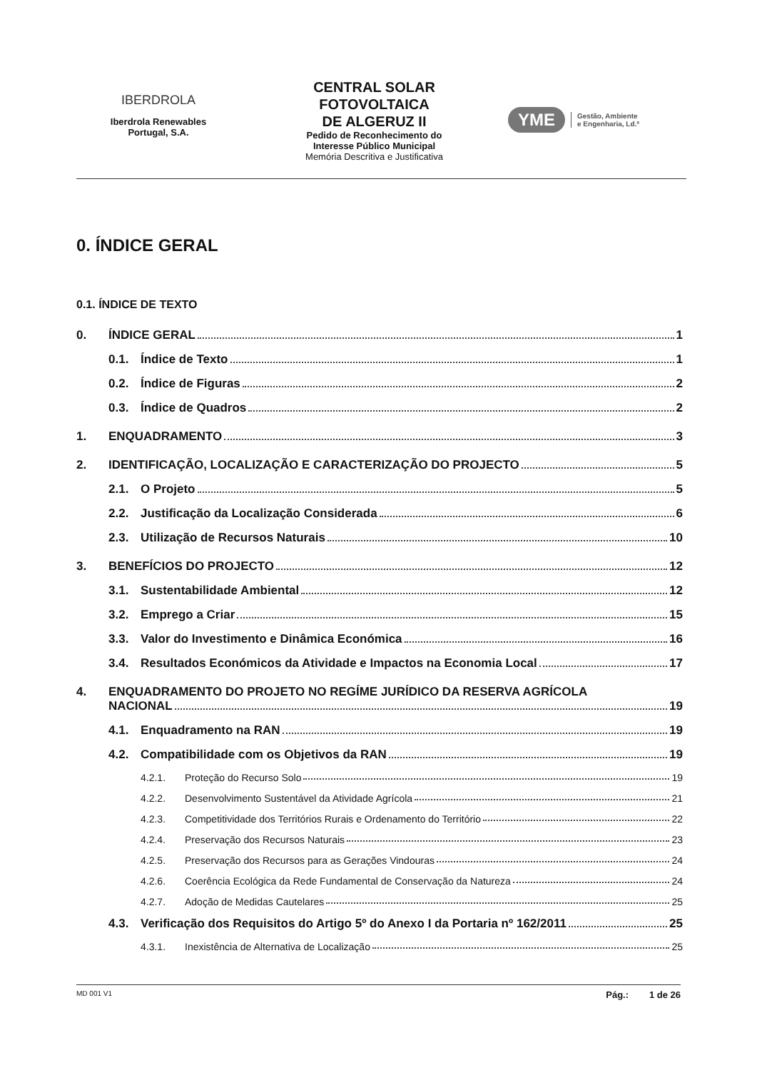IBERDROLA
Iberdrola Renewables
Portugal, S.A.
CENTRAL SOLAR
FOTOVOLTAICA
DE ALGERUZ II
Pedido de Reconhecimento do
Interesse Público Municipal
Memória Descritiva e Justificativa
YME Gestão, Ambiente
e Engenharia, Ld.ª
0. ÍNDICE GERAL
0.1. ÍNDICE DE TEXTO
0. ÍNDICE GERAL 1
0.1. Índice de Texto 1
0.2. Índice de Figuras 2
0.3. Índice de Quadros 2
1. ENQUADRAMENTO 3
2. IDENTIFICAÇÃO, LOCALIZAÇÃO E CARACTERIZAÇÃO DO PROJECTO 5
2.1. O Projeto 5
2.2. Justificação da Localização Considerada 6
2.3. Utilização de Recursos Naturais 10
3. BENEFÍCIOS DO PROJECTO 12
3.1. Sustentabilidade Ambiental 12
3.2. Emprego a Criar 15
3.3. Valor do Investimento e Dinâmica Económica 16
3.4. Resultados Económicos da Atividade e Impactos na Economia Local 17
4. ENQUADRAMENTO DO PROJETO NO REGÍME JURÍDICO DA RESERVA AGRÍCOLA
NACIONAL 19
4.1. Enquadramento na RAN 19
4.2. Compatibilidade com os Objetivos da RAN 19
4.2.1. Proteção do Recurso Solo 19
4.2.2. Desenvolvimento Sustentável da Atividade Agrícola 21
4.2.3. Competitividade dos Territórios Rurais e Ordenamento do Território 22
4.2.4. Preservação dos Recursos Naturais 23
4.2.5. Preservação dos Recursos para as Gerações Vindouras 24
4.2.6. Coerência Ecológica da Rede Fundamental de Conservação da Natureza 24
4.2.7. Adoção de Medidas Cautelares 25
4.3. Verificação dos Requisitos do Artigo 5º do Anexo I da Portaria nº 162/2011 25
4.3.1. Inexistência de Alternativa de Localização 25
MD 001 V1 Pág.: 1 de 26